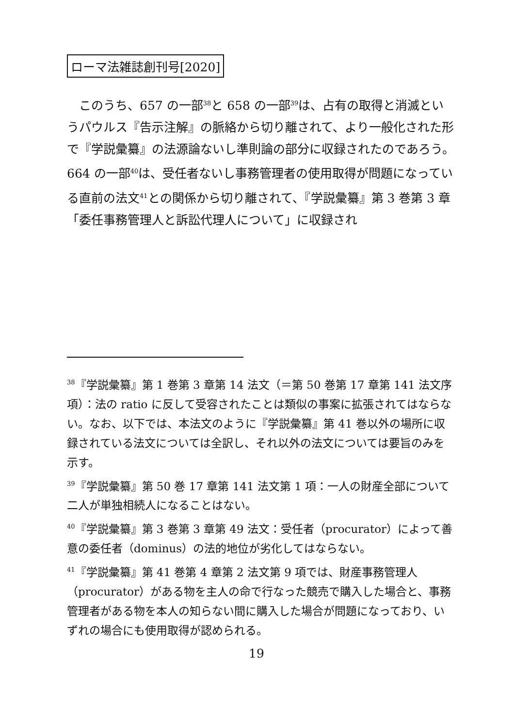ローマ法雑誌創刊号[2020]
　このうち、657 の一部<sup>38</sup>と 658 の一部<sup>39</sup>は、占有の取得と消滅というパウルス『告示注解』の脈絡から切り離されて、より一般化された形で『学説彙纂』の法源論ないし準則論の部分に収録されたのであろう。664 の一部<sup>40</sup>は、受任者ないし事務管理者の使用取得が問題になっている直前の法文<sup>41</sup>との関係から切り離されて、『学説彙纂』第 3 巻第 3 章「委任事務管理人と訴訟代理人について」に収録され
<sup>38</sup>『学説彙纂』第 1 巻第 3 章第 14 法文（＝第 50 巻第 17 章第 141 法文序項）：法の ratio に反して受容されたことは類似の事案に拡張されてはならない。なお、以下では、本法文のように『学説彙纂』第 41 巻以外の場所に収録されている法文については全訳し、それ以外の法文については要旨のみを示す。
<sup>39</sup>『学説彙纂』第 50 巻 17 章第 141 法文第 1 項：一人の財産全部について二人が単独相続人になることはない。
<sup>40</sup>『学説彙纂』第 3 巻第 3 章第 49 法文：受任者（procurator）によって善意の委任者（dominus）の法的地位が劣化してはならない。
<sup>41</sup>『学説彙纂』第 41 巻第 4 章第 2 法文第 9 項では、財産事務管理人（procurator）がある物を主人の命で行なった競売で購入した場合と、事務管理者がある物を本人の知らない間に購入した場合が問題になっており、いずれの場合にも使用取得が認められる。
19